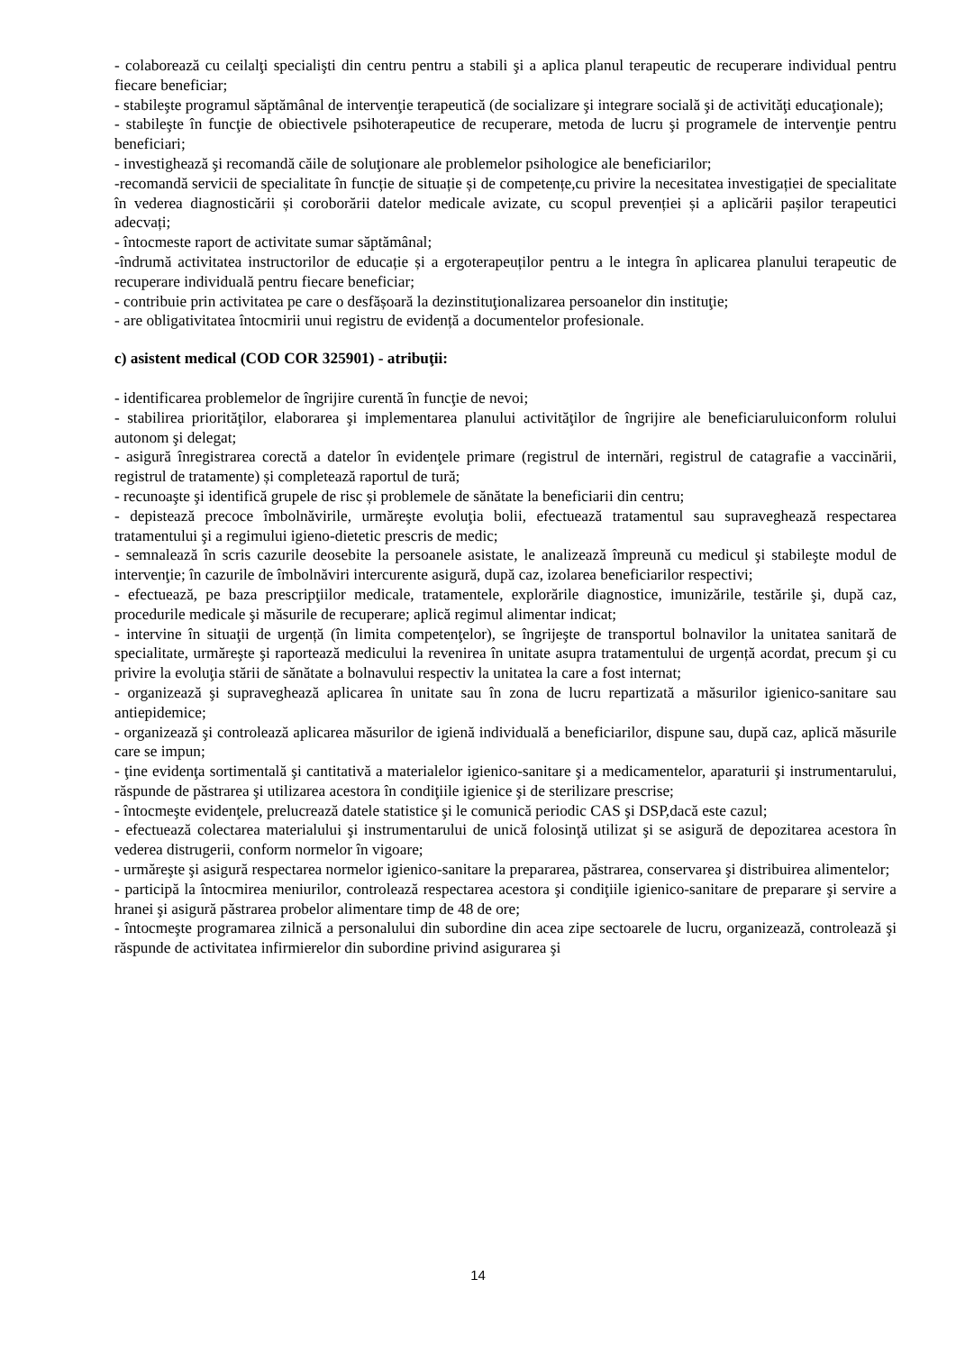- colaborează cu ceilalţi specialişti din centru pentru a stabili şi a aplica planul terapeutic de recuperare individual pentru fiecare beneficiar;
- stabileşte programul săptămânal de intervenţie terapeutică (de socializare şi integrare socială şi de activităţi educaţionale);
- stabileşte în funcţie de obiectivele psihoterapeutice de recuperare, metoda de lucru şi programele de intervenţie pentru beneficiari;
- investighează şi recomandă căile de soluţionare ale problemelor psihologice ale beneficiarilor;
-recomandă servicii de specialitate în funcție de situație și de competențe,cu privire la necesitatea investigației de specialitate în vederea diagnosticării și coroborării datelor medicale avizate, cu scopul prevenției și a aplicării pașilor terapeutici adecvați;
- întocmeste raport de activitate sumar săptămânal;
-îndrumă activitatea instructorilor de educație și a ergoterapeuților pentru a le integra în aplicarea planului terapeutic de recuperare individuală pentru fiecare beneficiar;
- contribuie prin activitatea pe care o desfășoară la dezinstituţionalizarea persoanelor din instituţie;
- are obligativitatea întocmirii unui registru de evidență a documentelor profesionale.
c) asistent medical (COD COR 325901) - atribuţii:
- identificarea problemelor de îngrijire curentă în funcţie de nevoi;
- stabilirea priorităţilor, elaborarea şi implementarea planului activităţilor de îngrijire ale beneficiaruluiconform rolului autonom şi delegat;
- asigură înregistrarea corectă a datelor în evidenţele primare (registrul de internări, registrul de catagrafie a vaccinării, registrul de tratamente) și completează raportul de tură;
- recunoaşte şi identifică grupele de risc și problemele de sănătate la beneficiarii din centru;
- depistează precoce îmbolnăvirile, urmăreşte evoluţia bolii, efectuează tratamentul sau supraveghează respectarea tratamentului şi a regimului igieno-dietetic prescris de medic;
- semnalează în scris cazurile deosebite la persoanele asistate, le analizează împreună cu medicul şi stabileşte modul de intervenţie; în cazurile de îmbolnăviri intercurente asigură, după caz, izolarea beneficiarilor respectivi;
- efectuează, pe baza prescripţiilor medicale, tratamentele, explorările diagnostice, imunizările, testările şi, după caz, procedurile medicale şi măsurile de recuperare; aplică regimul alimentar indicat;
- intervine în situaţii de urgență (în limita competenţelor), se îngrijeşte de transportul bolnavilor la unitatea sanitară de specialitate, urmăreşte şi raportează medicului la revenirea în unitate asupra tratamentului de urgență acordat, precum şi cu privire la evoluţia stării de sănătate a bolnavului respectiv la unitatea la care a fost internat;
- organizează şi supraveghează aplicarea în unitate sau în zona de lucru repartizată a măsurilor igienico-sanitare sau antiepidemice;
- organizează şi controlează aplicarea măsurilor de igienă individuală a beneficiarilor, dispune sau, după caz, aplică măsurile care se impun;
- ţine evidenţa sortimentală şi cantitativă a materialelor igienico-sanitare şi a medicamentelor, aparaturii şi instrumentarului, răspunde de păstrarea şi utilizarea acestora în condiţiile igienice şi de sterilizare prescrise;
- întocmeşte evidenţele, prelucrează datele statistice şi le comunică periodic CAS şi DSP,dacă este cazul;
- efectuează colectarea materialului şi instrumentarului de unică folosinţă utilizat şi se asigură de depozitarea acestora în vederea distrugerii, conform normelor în vigoare;
- urmăreşte şi asigură respectarea normelor igienico-sanitare la prepararea, păstrarea, conservarea şi distribuirea alimentelor;
- participă la întocmirea meniurilor, controlează respectarea acestora şi condiţiile igienico-sanitare de preparare şi servire a hranei şi asigură păstrarea probelor alimentare timp de 48 de ore;
- întocmeşte programarea zilnică a personalului din subordine din acea zipe sectoarele de lucru, organizează, controlează şi răspunde de activitatea infirmierelor din subordine privind asigurarea şi
14